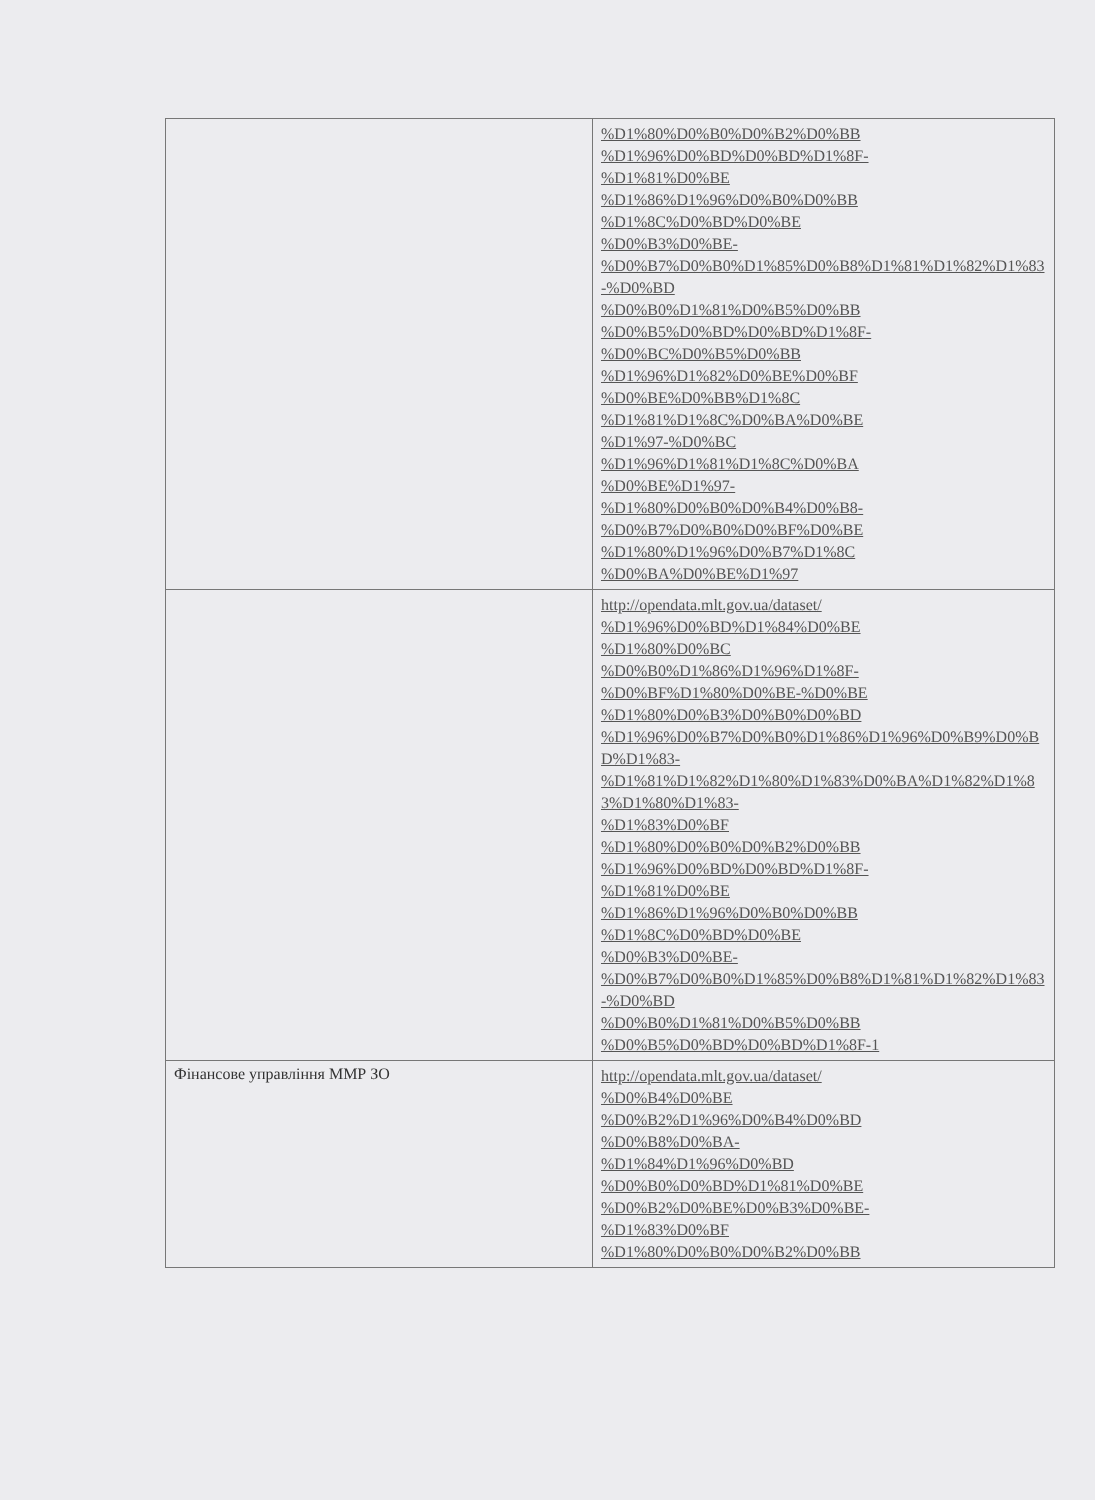| | %D1%80%D0%B0%D0%B2%D0%BB %D1%96%D0%BD%D0%BD%D1%8F- %D1%81%D0%BE %D1%86%D1%96%D0%B0%D0%BB %D1%8C%D0%BD%D0%BE %D0%B3%D0%BE- %D0%B7%D0%B0%D1%85%D0%B8%D1%81%D1%82%D1%83-%D0%BD %D0%B0%D1%81%D0%B5%D0%BB %D0%B5%D0%BD%D0%BD%D1%8F- %D0%BC%D0%B5%D0%BB %D1%96%D1%82%D0%BE%D0%BF %D0%BE%D0%BB%D1%8C %D1%81%D1%8C%D0%BA%D0%BE %D1%97-%D0%BC %D1%96%D1%81%D1%8C%D0%BA %D0%BE%D1%97- %D1%80%D0%B0%D0%B4%D0%B8- %D0%B7%D0%B0%D0%BF%D0%BE %D1%80%D1%96%D0%B7%D1%8C %D0%BA%D0%BE%D1%97 |
| | http://opendata.mlt.gov.ua/dataset/ %D1%96%D0%BD%D1%84%D0%BE %D1%80%D0%BC %D0%B0%D1%86%D1%96%D1%8F- %D0%BF%D1%80%D0%BE-%D0%BE %D1%80%D0%B3%D0%B0%D0%BD %D1%96%D0%B7%D0%B0%D1%86%D1%96%D0%B9%D0%BD%D1%83- %D1%81%D1%82%D1%80%D1%83%D0%BA%D1%82%D1%83%D1%80%D1%83- %D1%83%D0%BF %D1%80%D0%B0%D0%B2%D0%BB %D1%96%D0%BD%D0%BD%D1%8F- %D1%81%D0%BE %D1%86%D1%96%D0%B0%D0%BB %D1%8C%D0%BD%D0%BE %D0%B3%D0%BE- %D0%B7%D0%B0%D1%85%D0%B8%D1%81%D1%82%D1%83-%D0%BD %D0%B0%D1%81%D0%B5%D0%BB %D0%B5%D0%BD%D0%BD%D1%8F-1 |
| Фінансове управління ММР ЗО | http://opendata.mlt.gov.ua/dataset/ %D0%B4%D0%BE %D0%B2%D1%96%D0%B4%D0%BD %D0%B8%D0%BA- %D1%84%D1%96%D0%BD %D0%B0%D0%BD%D1%81%D0%BE %D0%B2%D0%BE%D0%B3%D0%BE- %D1%83%D0%BF %D1%80%D0%B0%D0%B2%D0%BB |